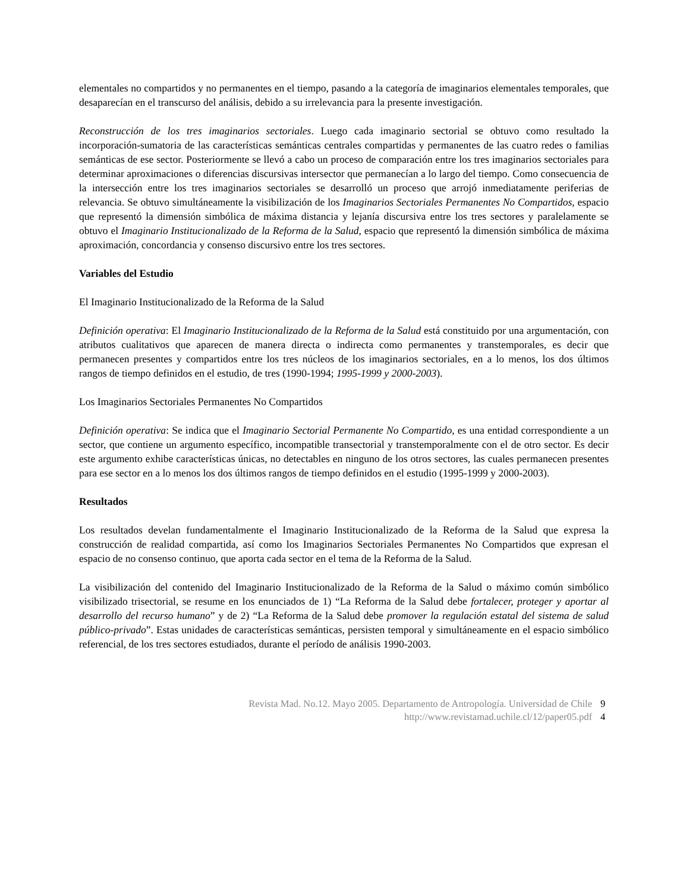elementales no compartidos y no permanentes en el tiempo, pasando a la categoría de imaginarios elementales temporales, que desaparecían en el transcurso del análisis, debido a su irrelevancia para la presente investigación.
Reconstrucción de los tres imaginarios sectoriales. Luego cada imaginario sectorial se obtuvo como resultado la incorporación-sumatoria de las características semánticas centrales compartidas y permanentes de las cuatro redes o familias semánticas de ese sector. Posteriormente se llevó a cabo un proceso de comparación entre los tres imaginarios sectoriales para determinar aproximaciones o diferencias discursivas intersector que permanecían a lo largo del tiempo. Como consecuencia de la intersección entre los tres imaginarios sectoriales se desarrolló un proceso que arrojó inmediatamente periferias de relevancia. Se obtuvo simultáneamente la visibilización de los Imaginarios Sectoriales Permanentes No Compartidos, espacio que representó la dimensión simbólica de máxima distancia y lejanía discursiva entre los tres sectores y paralelamente se obtuvo el Imaginario Institucionalizado de la Reforma de la Salud, espacio que representó la dimensión simbólica de máxima aproximación, concordancia y consenso discursivo entre los tres sectores.
Variables del Estudio
El Imaginario Institucionalizado de la Reforma de la Salud
Definición operativa: El Imaginario Institucionalizado de la Reforma de la Salud está constituido por una argumentación, con atributos cualitativos que aparecen de manera directa o indirecta como permanentes y transtemporales, es decir que permanecen presentes y compartidos entre los tres núcleos de los imaginarios sectoriales, en a lo menos, los dos últimos rangos de tiempo definidos en el estudio, de tres (1990-1994; 1995-1999 y 2000-2003).
Los Imaginarios Sectoriales Permanentes No Compartidos
Definición operativa: Se indica que el Imaginario Sectorial Permanente No Compartido, es una entidad correspondiente a un sector, que contiene un argumento específico, incompatible transectorial y transtemporalmente con el de otro sector. Es decir este argumento exhibe características únicas, no detectables en ninguno de los otros sectores, las cuales permanecen presentes para ese sector en a lo menos los dos últimos rangos de tiempo definidos en el estudio (1995-1999 y 2000-2003).
Resultados
Los resultados develan fundamentalmente el Imaginario Institucionalizado de la Reforma de la Salud que expresa la construcción de realidad compartida, así como los Imaginarios Sectoriales Permanentes No Compartidos que expresan el espacio de no consenso continuo, que aporta cada sector en el tema de la Reforma de la Salud.
La visibilización del contenido del Imaginario Institucionalizado de la Reforma de la Salud o máximo común simbólico visibilizado trisectorial, se resume en los enunciados de 1) “La Reforma de la Salud debe fortalecer, proteger y aportar al desarrollo del recurso humano” y de 2) “La Reforma de la Salud debe promover la regulación estatal del sistema de salud público-privado”. Estas unidades de características semánticas, persisten temporal y simultáneamente en el espacio simbólico referencial, de los tres sectores estudiados, durante el período de análisis 1990-2003.
Revista Mad. No.12. Mayo 2005. Departamento de Antropología. Universidad de Chile 9
http://www.revistamad.uchile.cl/12/paper05.pdf 4